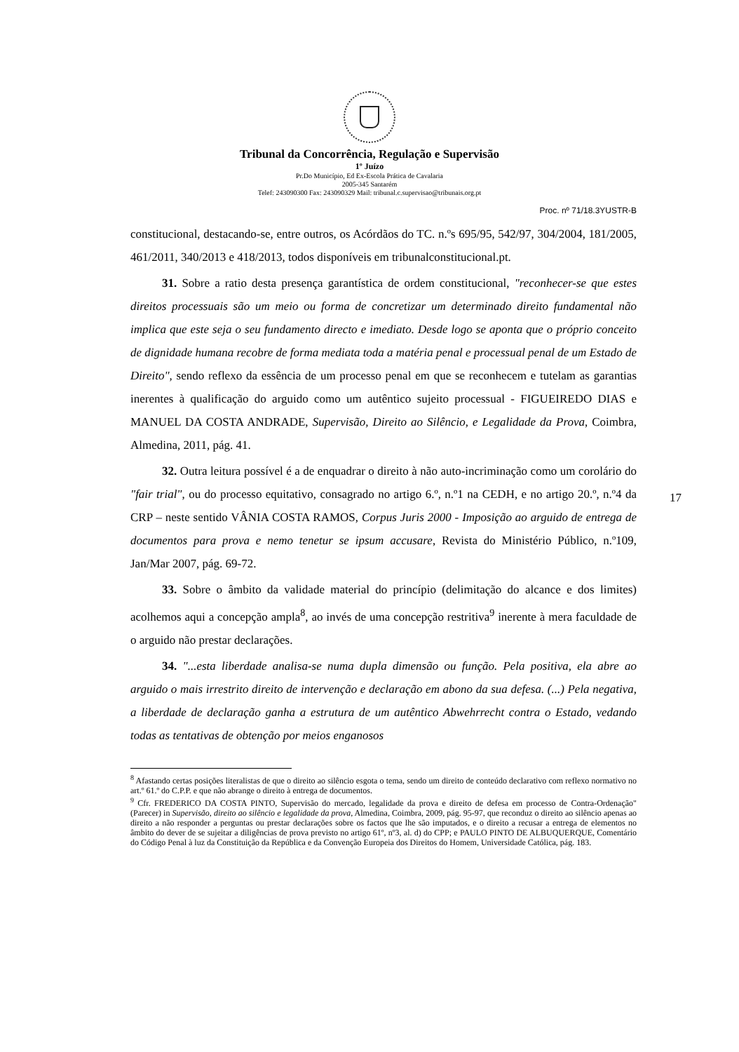Tribunal da Concorrência, Regulação e Supervisão
1º Juízo
Pr.Do Município, Ed Ex-Escola Prática de Cavalaria
2005-345 Santarém
Telef: 243090300 Fax: 243090329 Mail: tribunal.c.supervisao@tribunais.org.pt
Proc. nº 71/18.3YUSTR-B
constitucional, destacando-se, entre outros, os Acórdãos do TC. n.ºs 695/95, 542/97, 304/2004, 181/2005, 461/2011, 340/2013 e 418/2013, todos disponíveis em tribunalconstitucional.pt.
31. Sobre a ratio desta presença garantística de ordem constitucional, "reconhecer-se que estes direitos processuais são um meio ou forma de concretizar um determinado direito fundamental não implica que este seja o seu fundamento directo e imediato. Desde logo se aponta que o próprio conceito de dignidade humana recobre de forma mediata toda a matéria penal e processual penal de um Estado de Direito", sendo reflexo da essência de um processo penal em que se reconhecem e tutelam as garantias inerentes à qualificação do arguido como um autêntico sujeito processual - FIGUEIREDO DIAS e MANUEL DA COSTA ANDRADE, Supervisão, Direito ao Silêncio, e Legalidade da Prova, Coimbra, Almedina, 2011, pág. 41.
32. Outra leitura possível é a de enquadrar o direito à não auto-incriminação como um corolário do "fair trial", ou do processo equitativo, consagrado no artigo 6.º, n.º1 na CEDH, e no artigo 20.º, n.º4 da CRP – neste sentido VÂNIA COSTA RAMOS, Corpus Juris 2000 - Imposição ao arguido de entrega de documentos para prova e nemo tenetur se ipsum accusare, Revista do Ministério Público, n.º109, Jan/Mar 2007, pág. 69-72.
33. Sobre o âmbito da validade material do princípio (delimitação do alcance e dos limites) acolhemos aqui a concepção ampla<sup>8</sup>, ao invés de uma concepção restritiva<sup>9</sup> inerente à mera faculdade de o arguido não prestar declarações.
34. "...esta liberdade analisa-se numa dupla dimensão ou função. Pela positiva, ela abre ao arguido o mais irrestrito direito de intervenção e declaração em abono da sua defesa. (...) Pela negativa, a liberdade de declaração ganha a estrutura de um autêntico Abwehrrecht contra o Estado, vedando todas as tentativas de obtenção por meios enganosos
17
<sup>8</sup> Afastando certas posições literalistas de que o direito ao silêncio esgota o tema, sendo um direito de conteúdo declarativo com reflexo normativo no art.º 61.º do C.P.P. e que não abrange o direito à entrega de documentos.
<sup>9</sup> Cfr. FREDERICO DA COSTA PINTO, Supervisão do mercado, legalidade da prova e direito de defesa em processo de Contra-Ordenação" (Parecer) in Supervisão, direito ao silêncio e legalidade da prova, Almedina, Coimbra, 2009, pág. 95-97, que reconduz o direito ao silêncio apenas ao direito a não responder a perguntas ou prestar declarações sobre os factos que lhe são imputados, e o direito a recusar a entrega de elementos no âmbito do dever de se sujeitar a diligências de prova previsto no artigo 61º, nº3, al. d) do CPP; e PAULO PINTO DE ALBUQUERQUE, Comentário do Código Penal à luz da Constituição da República e da Convenção Europeia dos Direitos do Homem, Universidade Católica, pág. 183.